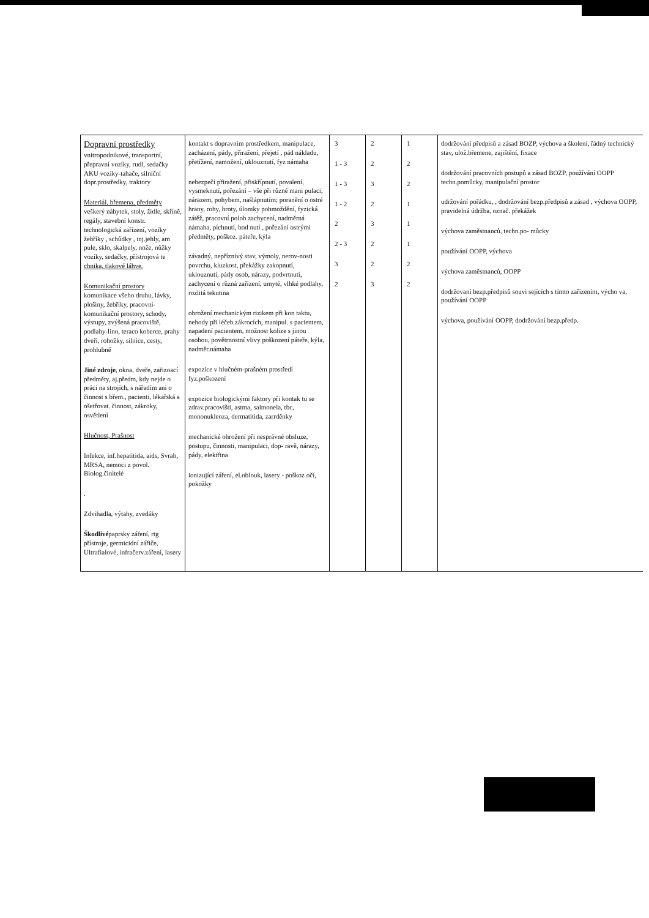| Dopravní prostředky vnitropodnikové, transportní, přepravní vozíky, rudl, sedačky AKU vozíky-tahače, silniční dopr.prostředky, traktory Materiál, břemena, předměty veškerý nábytek, stoly, židle, skříně, regály, stavební konstr. technologická zařízení, vozíky žebříky , schůdky , inj.jehly, am pule, sklo, skalpely, nože, nůžky vozíky, sedačky, přístrojová te chnika, tlakové láhve. Komunikační prostory komunikace všeho druhu, lávky, plošiny, žebříky, pracovní-komunikační prostory, schody, výstupy, zvýšená pracoviště, podlahy-lino, teraco koberce, prahy dveří, rohožky, silnice, cesty, prohlubně Jiné zdroje , okna, dveře, zařizoací předměty, aj.předm, kdy nejde o práci na strojích, s nářadím ani o činnost s břem., pacienti, lékařská a ošetřovat. činnost, zákroky, osvětlení Hlučnost, Prašnost Infekce, inf.hepatitida, aids, Svrab, MRSA, nemoci z povol. Biolog.činitelé . Zdvihadla, výtahy, zvedáky Škodlivé paprsky záření, rtg přístroje, germicidní zářiče, Ultrafialové, infračerv.záření, lasery | kontakt s dopravním prostředkem, manipulace, zacházení, pády, přiražení, přejetí , pád nákladu, přetížení, namožení, uklouznutí, fyz námaha nebezpečí přiražení, přiskřípnutí, povalení, vysmeknutí, pořezání – vše při různé mani pulaci, nárazem, pohybem, našlápnutím; poranění o ostré hrany, rohy, hroty, úlomky pohmoždění, fyzická zátěž, pracovní poloh zachycení, nadměrná námaha, píchnutí, bod nutí , pořezání ostrými předměty, poškoz. páteře, kýla závadný, nepříznivý stav, výmoly, nerov-nosti povrchu, kluzkost, překážky zakopnutí, uklouznutí, pády osob, nárazy, podvrtnutí, zachycení o různá zařízení, umyté, vlhké podlahy, rozlitá tekutina ohrožení mechanickým rizikem při kon taktu, nehody při léčeb.zákrocích, manipul. s pacientem, napadení pacientem, možnost kolize s jinou osobou, povětrnostní vlivy poškození páteře, kýla, nadměr.námaha expozice v hlučném-prašném prostředí fyz.poškození expozice biologickými faktory při kontak tu se zdrav.pracovišti, astma, salmonela, tbc, mononukleoza, dermatitida, zarrděnky mechanické ohrožení při nesprávné obsluze, postupu, činnosti, manipulaci, dop- ravě, nárazy, pády, elektřina ionizující záření, el.oblouk, lasery - poškoz očí, pokožky | 3 1 - 3 1 - 3 1 - 2 2 2 - 3 3 2 | 2 2 3 2 3 2 2 3 | 1 2 2 1 1 1 2 2 | dodržování předpisů a zásad BOZP, výchova a školení, řádný technický stav, ulož.břemene, zajištění, fixace dodržování pracovních postupů a zásad BOZP, používání OOPP techn.pomůcky, manipulační prostor udržování pořádku, , dodržování bezp.předpisů a zásad , výchova OOPP, pravidelná údržba, označ. překážek výchova zaměstnanců, techn.po- můcky používání OOPP, výchova výchova zaměstnanců, OOPP dodržovaní bezp.předpisů souvi sejících s tímto zařízením, výcho va, používání OOPP výchova, používání OOPP, dodržování bezp.předp. |